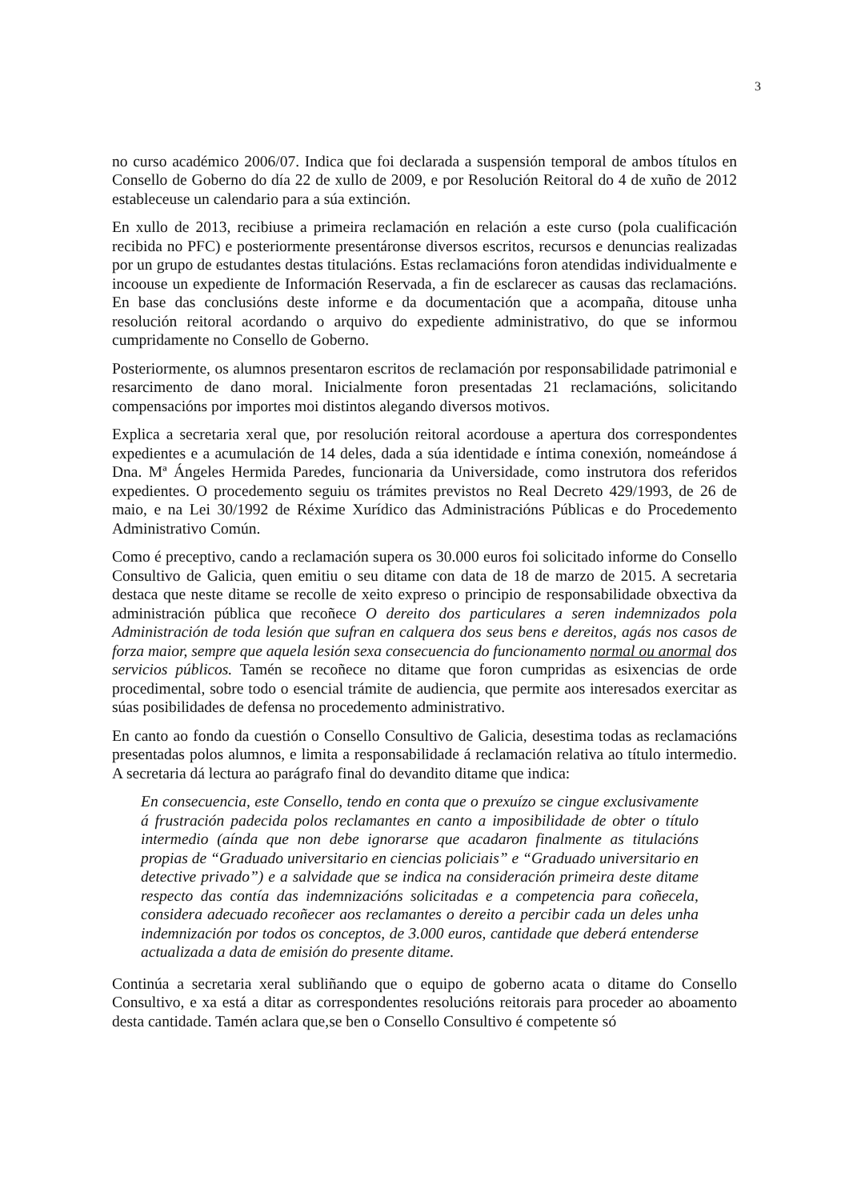3
no curso académico 2006/07. Indica que foi declarada a suspensión temporal de ambos títulos en Consello de Goberno do día 22 de xullo de 2009, e por Resolución Reitoral do 4 de xuño de 2012 estableceuse un calendario para a súa extinción.
En xullo de 2013, recibiuse a primeira reclamación en relación a este curso (pola cualificación recibida no PFC) e posteriormente presentáronse diversos escritos, recursos e denuncias realizadas por un grupo de estudantes destas titulacións. Estas reclamacións foron atendidas individualmente e incoouse un expediente de Información Reservada, a fin de esclarecer as causas das reclamacións. En base das conclusións deste informe e da documentación que a acompaña, ditouse unha resolución reitoral acordando o arquivo do expediente administrativo, do que se informou cumpridamente no Consello de Goberno.
Posteriormente, os alumnos presentaron escritos de reclamación por responsabilidade patrimonial e resarcimento de dano moral. Inicialmente foron presentadas 21 reclamacións, solicitando compensacións por importes moi distintos alegando diversos motivos.
Explica a secretaria xeral que, por resolución reitoral acordouse a apertura dos correspondentes expedientes e a acumulación de 14 deles, dada a súa identidade e íntima conexión, nomeándose á Dna. Mª Ángeles Hermida Paredes, funcionaria da Universidade, como instrutora dos referidos expedientes. O procedemento seguiu os trámites previstos no Real Decreto 429/1993, de 26 de maio, e na Lei 30/1992 de Réxime Xurídico das Administracións Públicas e do Procedemento Administrativo Común.
Como é preceptivo, cando a reclamación supera os 30.000 euros foi solicitado informe do Consello Consultivo de Galicia, quen emitiu o seu ditame con data de 18 de marzo de 2015. A secretaria destaca que neste ditame se recolle de xeito expreso o principio de responsabilidade obxectiva da administración pública que recoñece O dereito dos particulares a seren indemnizados pola Administración de toda lesión que sufran en calquera dos seus bens e dereitos, agás nos casos de forza maior, sempre que aquela lesión sexa consecuencia do funcionamento normal ou anormal dos servicios públicos. Tamén se recoñece no ditame que foron cumpridas as esixencias de orde procedimental, sobre todo o esencial trámite de audiencia, que permite aos interesados exercitar as súas posibilidades de defensa no procedemento administrativo.
En canto ao fondo da cuestión o Consello Consultivo de Galicia, desestima todas as reclamacións presentadas polos alumnos, e limita a responsabilidade á reclamación relativa ao título intermedio. A secretaria dá lectura ao parágrafo final do devandito ditame que indica:
En consecuencia, este Consello, tendo en conta que o prexuízo se cingue exclusivamente á frustración padecida polos reclamantes en canto a imposibilidade de obter o título intermedio (aínda que non debe ignorarse que acadaron finalmente as titulacións propias de “Graduado universitario en ciencias policiais” e “Graduado universitario en detective privado”) e a salvidade que se indica na consideración primeira deste ditame respecto das contía das indemnizacións solicitadas e a competencia para coñecela, considera adecuado recoñecer aos reclamantes o dereito a percibir cada un deles unha indemnización por todos os conceptos, de 3.000 euros, cantidade que deberá entenderse actualizada a data de emisión do presente ditame.
Continúa a secretaria xeral subliñando que o equipo de goberno acata o ditame do Consello Consultivo, e xa está a ditar as correspondentes resolucións reitorais para proceder ao aboamento desta cantidade. Tamén aclara que,se ben o Consello Consultivo é competente só